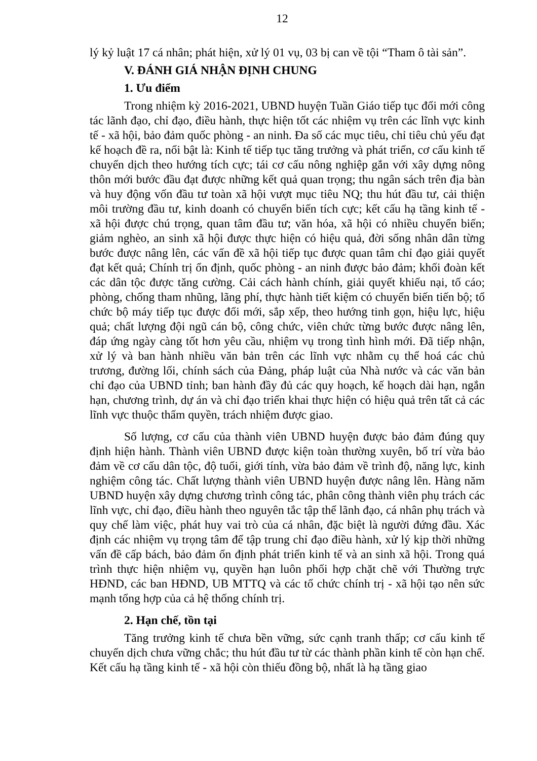12
lý kỷ luật 17 cá nhân; phát hiện, xử lý 01 vụ, 03 bị can về tội “Tham ô tài sản”.
V. ĐÁNH GIÁ NHẬN ĐỊNH CHUNG
1. Ưu điểm
Trong nhiệm kỳ 2016-2021, UBND huyện Tuần Giáo tiếp tục đổi mới công tác lãnh đạo, chỉ đạo, điều hành, thực hiện tốt các nhiệm vụ trên các lĩnh vực kinh tế - xã hội, bảo đảm quốc phòng - an ninh. Đa số các mục tiêu, chỉ tiêu chủ yếu đạt kế hoạch đề ra, nổi bật là: Kinh tế tiếp tục tăng trưởng và phát triển, cơ cấu kinh tế chuyển dịch theo hướng tích cực; tái cơ cấu nông nghiệp gắn với xây dựng nông thôn mới bước đầu đạt được những kết quả quan trọng; thu ngân sách trên địa bàn và huy động vốn đầu tư toàn xã hội vượt mục tiêu NQ; thu hút đầu tư, cải thiện môi trường đầu tư, kinh doanh có chuyển biến tích cực; kết cấu hạ tầng kinh tế - xã hội được chú trọng, quan tâm đầu tư; văn hóa, xã hội có nhiều chuyển biến; giảm nghèo, an sinh xã hội được thực hiện có hiệu quả, đời sống nhân dân từng bước được nâng lên, các vấn đề xã hội tiếp tục được quan tâm chỉ đạo giải quyết đạt kết quả; Chính trị ổn định, quốc phòng - an ninh được bảo đảm; khối đoàn kết các dân tộc được tăng cường. Cải cách hành chính, giải quyết khiếu nại, tố cáo; phòng, chống tham nhũng, lãng phí, thực hành tiết kiệm có chuyển biến tiến bộ; tổ chức bộ máy tiếp tục được đổi mới, sắp xếp, theo hướng tinh gọn, hiệu lực, hiệu quả; chất lượng đội ngũ cán bộ, công chức, viên chức từng bước được nâng lên, đáp ứng ngày càng tốt hơn yêu cầu, nhiệm vụ trong tình hình mới. Đã tiếp nhận, xử lý và ban hành nhiều văn bản trên các lĩnh vực nhằm cụ thể hoá các chủ trương, đường lối, chính sách của Đảng, pháp luật của Nhà nước và các văn bản chỉ đạo của UBND tỉnh; ban hành đầy đủ các quy hoạch, kế hoạch dài hạn, ngắn hạn, chương trình, dự án và chỉ đạo triển khai thực hiện có hiệu quả trên tất cả các lĩnh vực thuộc thẩm quyền, trách nhiệm được giao.
Số lượng, cơ cấu của thành viên UBND huyện được bảo đảm đúng quy định hiện hành. Thành viên UBND được kiện toàn thường xuyên, bố trí vừa bảo đảm về cơ cấu dân tộc, độ tuổi, giới tính, vừa bảo đảm về trình độ, năng lực, kinh nghiệm công tác. Chất lượng thành viên UBND huyện được nâng lên. Hàng năm UBND huyện xây dựng chương trình công tác, phân công thành viên phụ trách các lĩnh vực, chỉ đạo, điều hành theo nguyên tắc tập thể lãnh đạo, cá nhân phụ trách và quy chế làm việc, phát huy vai trò của cá nhân, đặc biệt là người đứng đầu. Xác định các nhiệm vụ trọng tâm để tập trung chỉ đạo điều hành, xử lý kịp thời những vấn đề cấp bách, bảo đảm ổn định phát triển kinh tế và an sinh xã hội. Trong quá trình thực hiện nhiệm vụ, quyền hạn luôn phối hợp chặt chẽ với Thường trực HĐND, các ban HĐND, UB MTTQ và các tổ chức chính trị - xã hội tạo nên sức mạnh tổng hợp của cả hệ thống chính trị.
2. Hạn chế, tồn tại
Tăng trưởng kinh tế chưa bền vững, sức cạnh tranh thấp; cơ cấu kinh tế chuyển dịch chưa vững chắc; thu hút đầu tư từ các thành phần kinh tế còn hạn chế. Kết cấu hạ tầng kinh tế - xã hội còn thiếu đồng bộ, nhất là hạ tầng giao